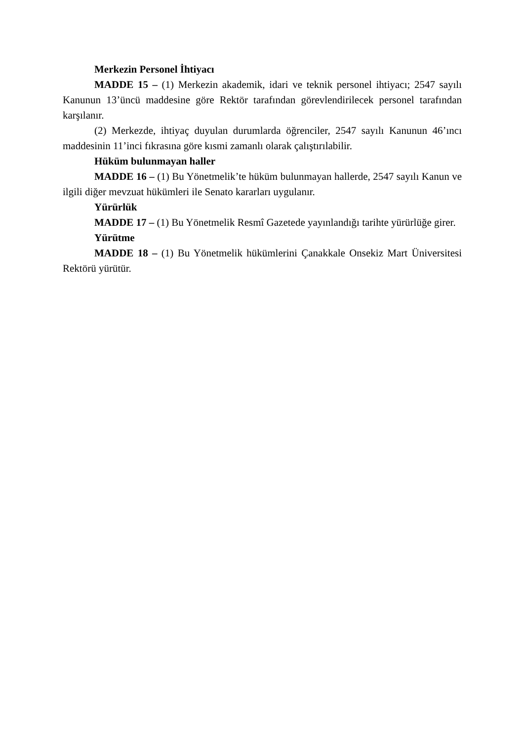Merkezin Personel İhtiyacı
MADDE 15 – (1) Merkezin akademik, idari ve teknik personel ihtiyacı; 2547 sayılı Kanunun 13’üncü maddesine göre Rektör tarafından görevlendirilecek personel tarafından karşılanır.
(2) Merkezde, ihtiyaç duyulan durumlarda öğrenciler, 2547 sayılı Kanunun 46’ıncı maddesinin 11’inci fıkrasına göre kısmi zamanlı olarak çalıştırılabilir.
Hüküm bulunmayan haller
MADDE 16 – (1) Bu Yönetmelik’te hüküm bulunmayan hallerde, 2547 sayılı Kanun ve ilgili diğer mevzuat hükümleri ile Senato kararları uygulanır.
Yürürlük
MADDE 17 – (1) Bu Yönetmelik Resmî Gazetede yayınlandığı tarihte yürürlüğe girer.
Yürütme
MADDE 18 – (1) Bu Yönetmelik hükümlerini Çanakkale Onsekiz Mart Üniversitesi Rektörü yürütür.